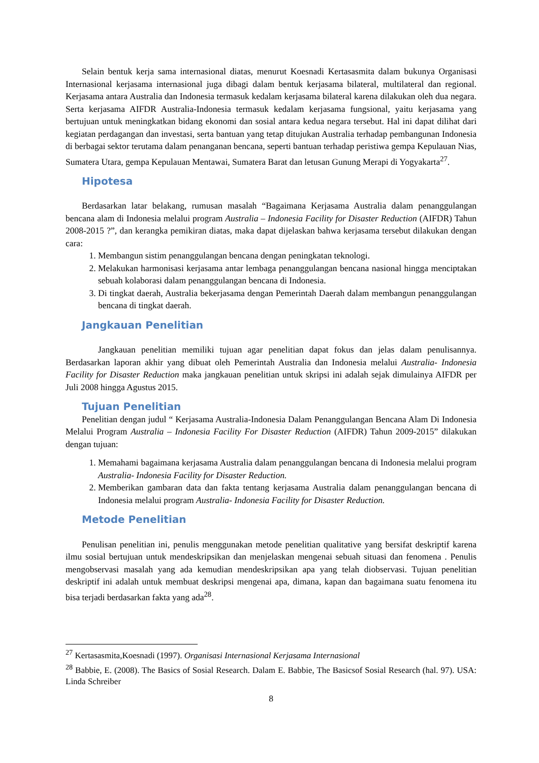Selain bentuk kerja sama internasional diatas, menurut Koesnadi Kertasasmita dalam bukunya Organisasi Internasional kerjasama internasional juga dibagi dalam bentuk kerjasama bilateral, multilateral dan regional. Kerjasama antara Australia dan Indonesia termasuk kedalam kerjasama bilateral karena dilakukan oleh dua negara. Serta kerjasama AIFDR Australia-Indonesia termasuk kedalam kerjasama fungsional, yaitu kerjasama yang bertujuan untuk meningkatkan bidang ekonomi dan sosial antara kedua negara tersebut. Hal ini dapat dilihat dari kegiatan perdagangan dan investasi, serta bantuan yang tetap ditujukan Australia terhadap pembangunan Indonesia di berbagai sektor terutama dalam penanganan bencana, seperti bantuan terhadap peristiwa gempa Kepulauan Nias, Sumatera Utara, gempa Kepulauan Mentawai, Sumatera Barat dan letusan Gunung Merapi di Yogyakarta<sup>27</sup>.
Hipotesa
Berdasarkan latar belakang, rumusan masalah “Bagaimana Kerjasama Australia dalam penanggulangan bencana alam di Indonesia melalui program Australia – Indonesia Facility for Disaster Reduction (AIFDR) Tahun 2008-2015 ?”, dan kerangka pemikiran diatas, maka dapat dijelaskan bahwa kerjasama tersebut dilakukan dengan cara:
1. Membangun sistim penanggulangan bencana dengan peningkatan teknologi.
2. Melakukan harmonisasi kerjasama antar lembaga penanggulangan bencana nasional hingga menciptakan sebuah kolaborasi dalam penanggulangan bencana di Indonesia.
3. Di tingkat daerah, Australia bekerjasama dengan Pemerintah Daerah dalam membangun penanggulangan bencana di tingkat daerah.
Jangkauan Penelitian
Jangkauan penelitian memiliki tujuan agar penelitian dapat fokus dan jelas dalam penulisannya. Berdasarkan laporan akhir yang dibuat oleh Pemerintah Australia dan Indonesia melalui Australia- Indonesia Facility for Disaster Reduction maka jangkauan penelitian untuk skripsi ini adalah sejak dimulainya AIFDR per Juli 2008 hingga Agustus 2015.
Tujuan Penelitian
Penelitian dengan judul “ Kerjasama Australia-Indonesia Dalam Penanggulangan Bencana Alam Di Indonesia Melalui Program Australia – Indonesia Facility For Disaster Reduction (AIFDR) Tahun 2009-2015” dilakukan dengan tujuan:
1. Memahami bagaimana kerjasama Australia dalam penanggulangan bencana di Indonesia melalui program Australia- Indonesia Facility for Disaster Reduction.
2. Memberikan gambaran data dan fakta tentang kerjasama Australia dalam penanggulangan bencana di Indonesia melalui program Australia- Indonesia Facility for Disaster Reduction.
Metode Penelitian
Penulisan penelitian ini, penulis menggunakan metode penelitian qualitative yang bersifat deskriptif karena ilmu sosial bertujuan untuk mendeskripsikan dan menjelaskan mengenai sebuah situasi dan fenomena . Penulis mengobservasi masalah yang ada kemudian mendeskripsikan apa yang telah diobservasi. Tujuan penelitian deskriptif ini adalah untuk membuat deskripsi mengenai apa, dimana, kapan dan bagaimana suatu fenomena itu bisa terjadi berdasarkan fakta yang ada<sup>28</sup>.
<sup>27</sup> Kertasasmita,Koesnadi (1997). Organisasi Internasional Kerjasama Internasional
<sup>28</sup> Babbie, E. (2008). The Basics of Sosial Research. Dalam E. Babbie, The Basicsof Sosial Research (hal. 97). USA: Linda Schreiber
8